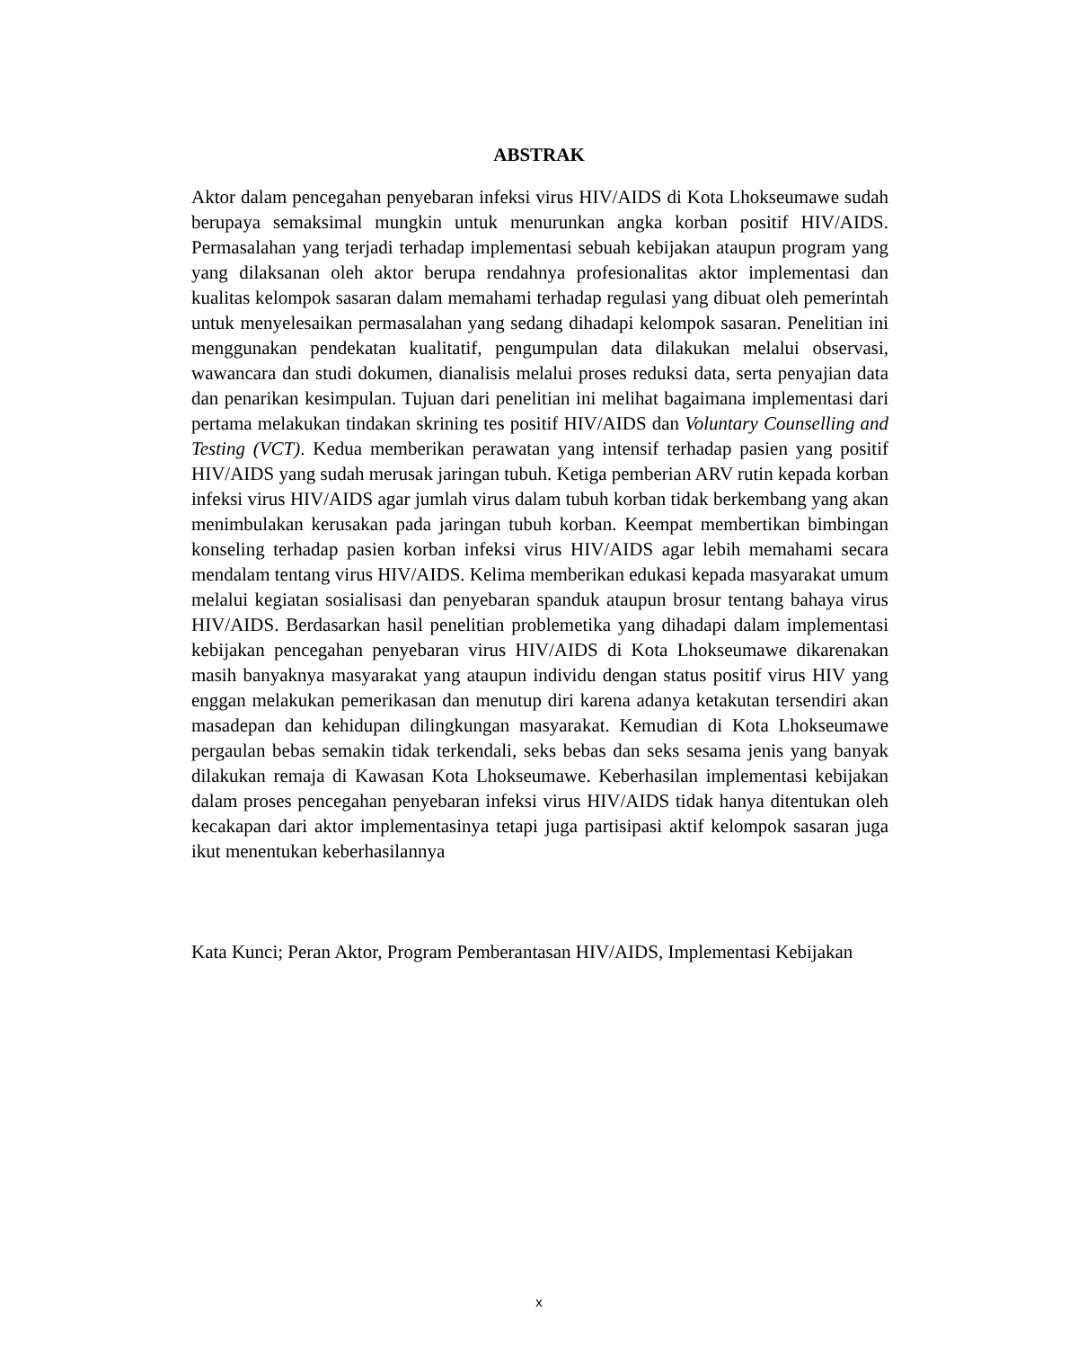ABSTRAK
Aktor dalam pencegahan penyebaran infeksi virus HIV/AIDS di Kota Lhokseumawe sudah berupaya semaksimal mungkin untuk menurunkan angka korban positif HIV/AIDS. Permasalahan yang terjadi terhadap implementasi sebuah kebijakan ataupun program yang yang dilaksanan oleh aktor berupa rendahnya profesionalitas aktor implementasi dan kualitas kelompok sasaran dalam memahami terhadap regulasi yang dibuat oleh pemerintah untuk menyelesaikan permasalahan yang sedang dihadapi kelompok sasaran. Penelitian ini menggunakan pendekatan kualitatif, pengumpulan data dilakukan melalui observasi, wawancara dan studi dokumen, dianalisis melalui proses reduksi data, serta penyajian data dan penarikan kesimpulan. Tujuan dari penelitian ini melihat bagaimana implementasi dari pertama melakukan tindakan skrining tes positif HIV/AIDS dan Voluntary Counselling and Testing (VCT). Kedua memberikan perawatan yang intensif terhadap pasien yang positif HIV/AIDS yang sudah merusak jaringan tubuh. Ketiga pemberian ARV rutin kepada korban infeksi virus HIV/AIDS agar jumlah virus dalam tubuh korban tidak berkembang yang akan menimbulakan kerusakan pada jaringan tubuh korban. Keempat membertikan bimbingan konseling terhadap pasien korban infeksi virus HIV/AIDS agar lebih memahami secara mendalam tentang virus HIV/AIDS. Kelima memberikan edukasi kepada masyarakat umum melalui kegiatan sosialisasi dan penyebaran spanduk ataupun brosur tentang bahaya virus HIV/AIDS. Berdasarkan hasil penelitian problemetika yang dihadapi dalam implementasi kebijakan pencegahan penyebaran virus HIV/AIDS di Kota Lhokseumawe dikarenakan masih banyaknya masyarakat yang ataupun individu dengan status positif virus HIV yang enggan melakukan pemerikasan dan menutup diri karena adanya ketakutan tersendiri akan masadepan dan kehidupan dilingkungan masyarakat. Kemudian di Kota Lhokseumawe pergaulan bebas semakin tidak terkendali, seks bebas dan seks sesama jenis yang banyak dilakukan remaja di Kawasan Kota Lhokseumawe. Keberhasilan implementasi kebijakan dalam proses pencegahan penyebaran infeksi virus HIV/AIDS tidak hanya ditentukan oleh kecakapan dari aktor implementasinya tetapi juga partisipasi aktif kelompok sasaran juga ikut menentukan keberhasilannya
Kata Kunci; Peran Aktor, Program Pemberantasan HIV/AIDS, Implementasi Kebijakan
x